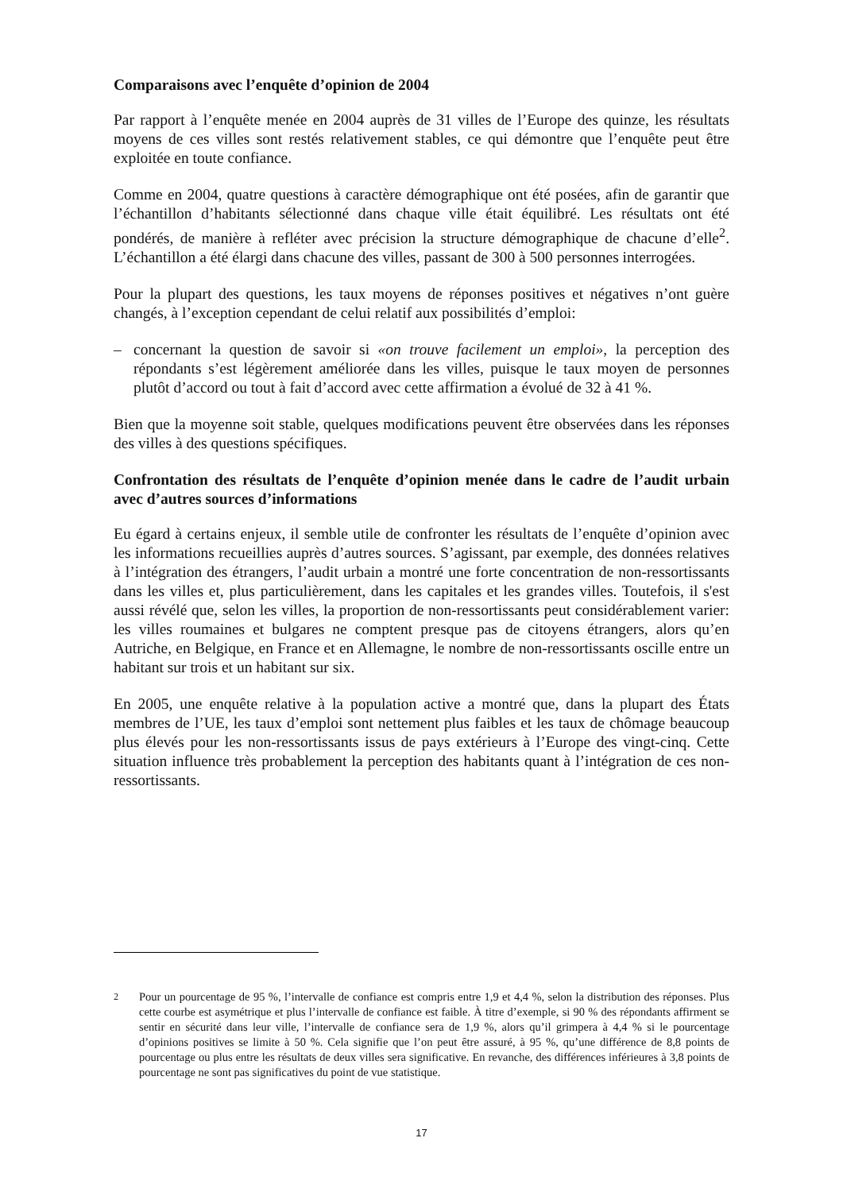Comparaisons avec l’enquête d’opinion de 2004
Par rapport à l’enquête menée en 2004 auprès de 31 villes de l’Europe des quinze, les résultats moyens de ces villes sont restés relativement stables, ce qui démontre que l’enquête peut être exploitée en toute confiance.
Comme en 2004, quatre questions à caractère démographique ont été posées, afin de garantir que l’échantillon d’habitants sélectionné dans chaque ville était équilibré. Les résultats ont été pondérés, de manière à refléter avec précision la structure démographique de chacune d’elle<sup>2</sup>. L’échantillon a été élargi dans chacune des villes, passant de 300 à 500 personnes interrogées.
Pour la plupart des questions, les taux moyens de réponses positives et négatives n’ont guère changés, à l’exception cependant de celui relatif aux possibilités d’emploi:
– concernant la question de savoir si «on trouve facilement un emploi», la perception des répondants s’est légèrement améliorée dans les villes, puisque le taux moyen de personnes plutôt d’accord ou tout à fait d’accord avec cette affirmation a évolué de 32 à 41 %.
Bien que la moyenne soit stable, quelques modifications peuvent être observées dans les réponses des villes à des questions spécifiques.
Confrontation des résultats de l’enquête d’opinion menée dans le cadre de l’audit urbain avec d’autres sources d’informations
Eu égard à certains enjeux, il semble utile de confronter les résultats de l’enquête d’opinion avec les informations recueillies auprès d’autres sources. S’agissant, par exemple, des données relatives à l’intégration des étrangers, l’audit urbain a montré une forte concentration de non-ressortissants dans les villes et, plus particulièrement, dans les capitales et les grandes villes. Toutefois, il s'est aussi révélé que, selon les villes, la proportion de non-ressortissants peut considérablement varier: les villes roumaines et bulgares ne comptent presque pas de citoyens étrangers, alors qu’en Autriche, en Belgique, en France et en Allemagne, le nombre de non-ressortissants oscille entre un habitant sur trois et un habitant sur six.
En 2005, une enquête relative à la population active a montré que, dans la plupart des États membres de l’UE, les taux d’emploi sont nettement plus faibles et les taux de chômage beaucoup plus élevés pour les non-ressortissants issus de pays extérieurs à l’Europe des vingt-cinq. Cette situation influence très probablement la perception des habitants quant à l’intégration de ces non-ressortissants.
<sup>2</sup> Pour un pourcentage de 95 %, l’intervalle de confiance est compris entre 1,9 et 4,4 %, selon la distribution des réponses. Plus cette courbe est asymétrique et plus l’intervalle de confiance est faible. À titre d’exemple, si 90 % des répondants affirment se sentir en sécurité dans leur ville, l’intervalle de confiance sera de 1,9 %, alors qu’il grimpera à 4,4 % si le pourcentage d’opinions positives se limite à 50 %. Cela signifie que l’on peut être assuré, à 95 %, qu’une différence de 8,8 points de pourcentage ou plus entre les résultats de deux villes sera significative. En revanche, des différences inférieures à 3,8 points de pourcentage ne sont pas significatives du point de vue statistique.
17